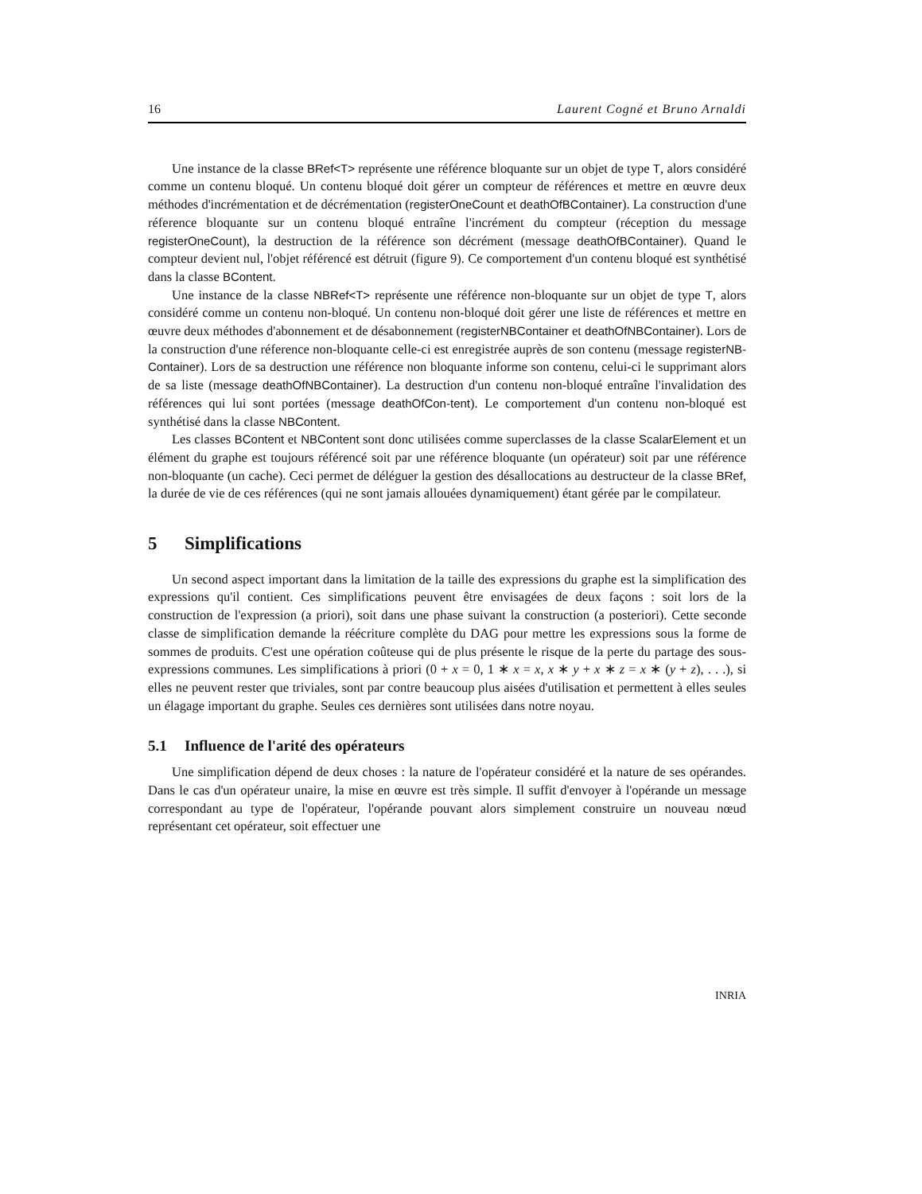16 Laurent Cogné et Bruno Arnaldi
Une instance de la classe BRef<T> représente une référence bloquante sur un objet de type T, alors considéré comme un contenu bloqué. Un contenu bloqué doit gérer un compteur de références et mettre en œuvre deux méthodes d'incrémentation et de décrémentation (registerOneCount et deathOfBContainer). La construction d'une réference bloquante sur un contenu bloqué entraîne l'incrément du compteur (réception du message registerOneCount), la destruction de la référence son décrément (message deathOfBContainer). Quand le compteur devient nul, l'objet référencé est détruit (figure 9). Ce comportement d'un contenu bloqué est synthétisé dans la classe BContent.
Une instance de la classe NBRef<T> représente une référence non-bloquante sur un objet de type T, alors considéré comme un contenu non-bloqué. Un contenu non-bloqué doit gérer une liste de références et mettre en œuvre deux méthodes d'abonnement et de désabonnement (registerNBContainer et deathOfNBContainer). Lors de la construction d'une réference non-bloquante celle-ci est enregistrée auprès de son contenu (message registerNB-Container). Lors de sa destruction une référence non bloquante informe son contenu, celui-ci le supprimant alors de sa liste (message deathOfNBContainer). La destruction d'un contenu non-bloqué entraîne l'invalidation des références qui lui sont portées (message deathOfCon-tent). Le comportement d'un contenu non-bloqué est synthétisé dans la classe NBContent.
Les classes BContent et NBContent sont donc utilisées comme superclasses de la classe ScalarElement et un élément du graphe est toujours référencé soit par une référence bloquante (un opérateur) soit par une référence non-bloquante (un cache). Ceci permet de déléguer la gestion des désallocations au destructeur de la classe BRef, la durée de vie de ces références (qui ne sont jamais allouées dynamiquement) étant gérée par le compilateur.
5 Simplifications
Un second aspect important dans la limitation de la taille des expressions du graphe est la simplification des expressions qu'il contient. Ces simplifications peuvent être envisagées de deux façons : soit lors de la construction de l'expression (a priori), soit dans une phase suivant la construction (a posteriori). Cette seconde classe de simplification demande la réécriture complète du DAG pour mettre les expressions sous la forme de sommes de produits. C'est une opération coûteuse qui de plus présente le risque de la perte du partage des sous-expressions communes. Les simplifications à priori (0 + x = 0, 1 ∗ x = x, x ∗ y + x ∗ z = x ∗ (y + z), . . .), si elles ne peuvent rester que triviales, sont par contre beaucoup plus aisées d'utilisation et permettent à elles seules un élagage important du graphe. Seules ces dernières sont utilisées dans notre noyau.
5.1 Influence de l'arité des opérateurs
Une simplification dépend de deux choses : la nature de l'opérateur considéré et la nature de ses opérandes. Dans le cas d'un opérateur unaire, la mise en œuvre est très simple. Il suffit d'envoyer à l'opérande un message correspondant au type de l'opérateur, l'opérande pouvant alors simplement construire un nouveau nœud représentant cet opérateur, soit effectuer une
INRIA